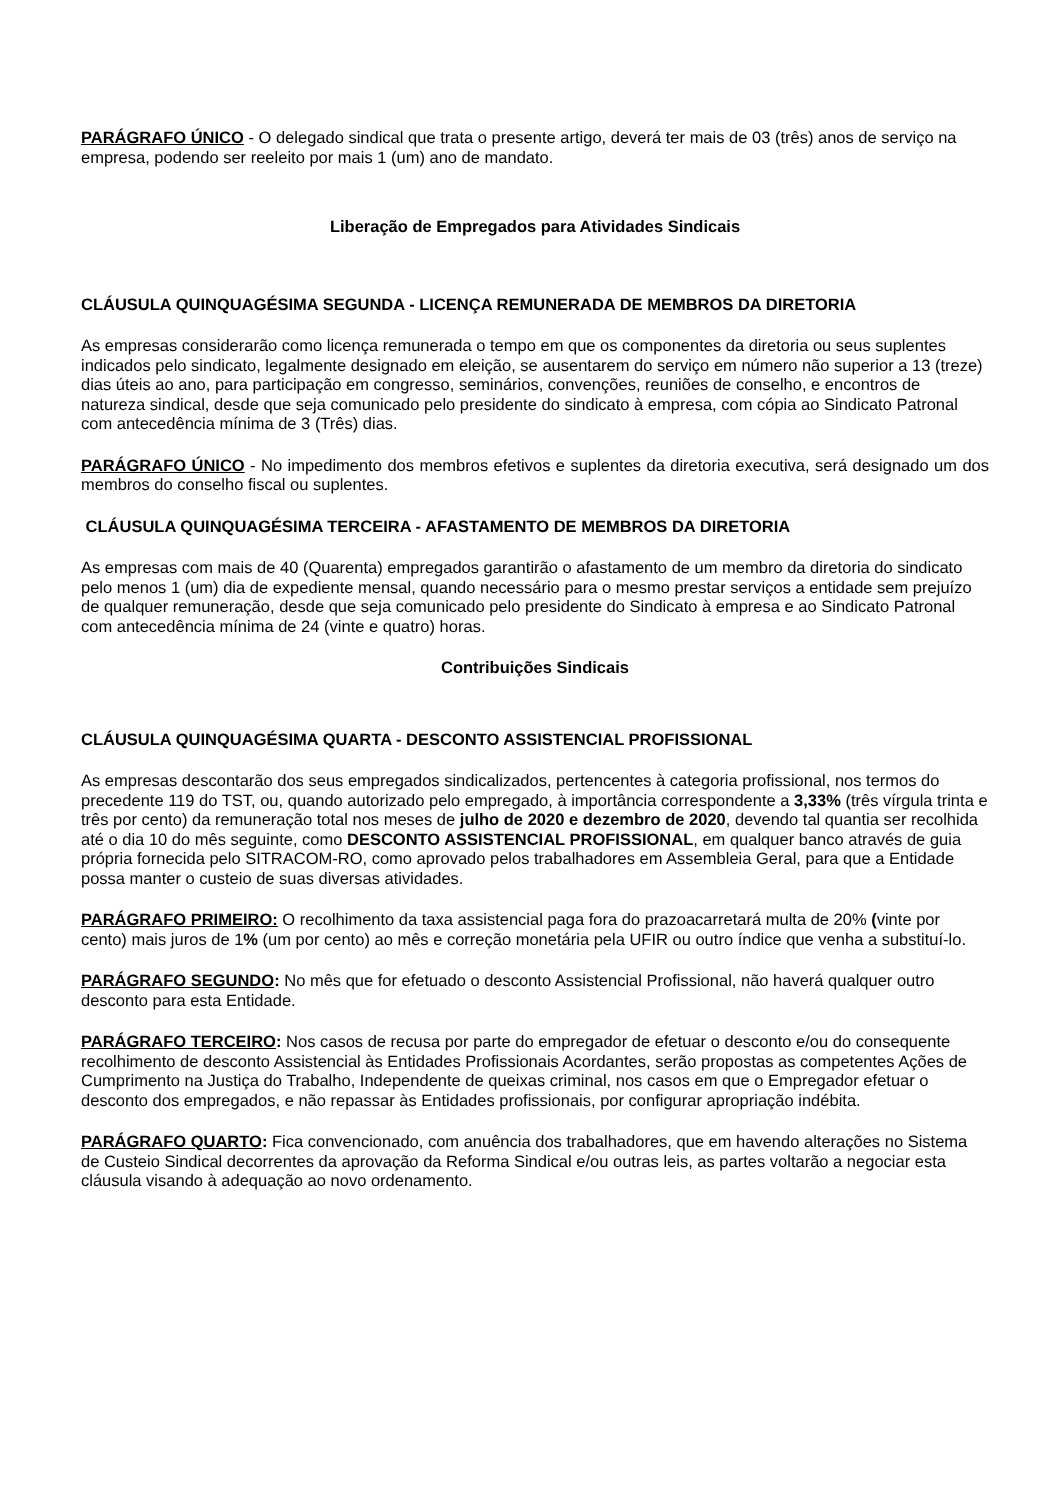PARÁGRAFO ÚNICO - O delegado sindical que trata o presente artigo, deverá ter mais de 03 (três) anos de serviço na empresa, podendo ser reeleito por mais 1 (um) ano de mandato.
Liberação de Empregados para Atividades Sindicais
CLÁUSULA QUINQUAGÉSIMA SEGUNDA - LICENÇA REMUNERADA DE MEMBROS DA DIRETORIA
As empresas considerarão como licença remunerada o tempo em que os componentes da diretoria ou seus suplentes indicados pelo sindicato, legalmente designado em eleição, se ausentarem do serviço em número não superior a 13 (treze) dias úteis ao ano, para participação em congresso, seminários, convenções, reuniões de conselho, e encontros de natureza sindical, desde que seja comunicado pelo presidente do sindicato à empresa, com cópia ao Sindicato Patronal com antecedência mínima de 3 (Três) dias.
PARÁGRAFO ÚNICO - No impedimento dos membros efetivos e suplentes da diretoria executiva, será designado um dos membros do conselho fiscal ou suplentes.
CLÁUSULA QUINQUAGÉSIMA TERCEIRA - AFASTAMENTO DE MEMBROS DA DIRETORIA
As empresas com mais de 40 (Quarenta) empregados garantirão o afastamento de um membro da diretoria do sindicato pelo menos 1 (um) dia de expediente mensal, quando necessário para o mesmo prestar serviços a entidade sem prejuízo de qualquer remuneração, desde que seja comunicado pelo presidente do Sindicato à empresa e ao Sindicato Patronal com antecedência mínima de 24 (vinte e quatro) horas.
Contribuições Sindicais
CLÁUSULA QUINQUAGÉSIMA QUARTA - DESCONTO ASSISTENCIAL PROFISSIONAL
As empresas descontarão dos seus empregados sindicalizados, pertencentes à categoria profissional, nos termos do precedente 119 do TST, ou, quando autorizado pelo empregado, à importância correspondente a 3,33% (três vírgula trinta e três por cento) da remuneração total nos meses de julho de 2020 e dezembro de 2020, devendo tal quantia ser recolhida até o dia 10 do mês seguinte, como DESCONTO ASSISTENCIAL PROFISSIONAL, em qualquer banco através de guia própria fornecida pelo SITRACOM-RO, como aprovado pelos trabalhadores em Assembleia Geral, para que a Entidade possa manter o custeio de suas diversas atividades.
PARÁGRAFO PRIMEIRO: O recolhimento da taxa assistencial paga fora do prazoacarretará multa de 20% (vinte por cento) mais juros de 1% (um por cento) ao mês e correção monetária pela UFIR ou outro índice que venha a substituí-lo.
PARÁGRAFO SEGUNDO: No mês que for efetuado o desconto Assistencial Profissional, não haverá qualquer outro desconto para esta Entidade.
PARÁGRAFO TERCEIRO: Nos casos de recusa por parte do empregador de efetuar o desconto e/ou do consequente recolhimento de desconto Assistencial às Entidades Profissionais Acordantes, serão propostas as competentes Ações de Cumprimento na Justiça do Trabalho, Independente de queixas criminal, nos casos em que o Empregador efetuar o desconto dos empregados, e não repassar às Entidades profissionais, por configurar apropriação indébita.
PARÁGRAFO QUARTO: Fica convencionado, com anuência dos trabalhadores, que em havendo alterações no Sistema de Custeio Sindical decorrentes da aprovação da Reforma Sindical e/ou outras leis, as partes voltarão a negociar esta cláusula visando à adequação ao novo ordenamento.